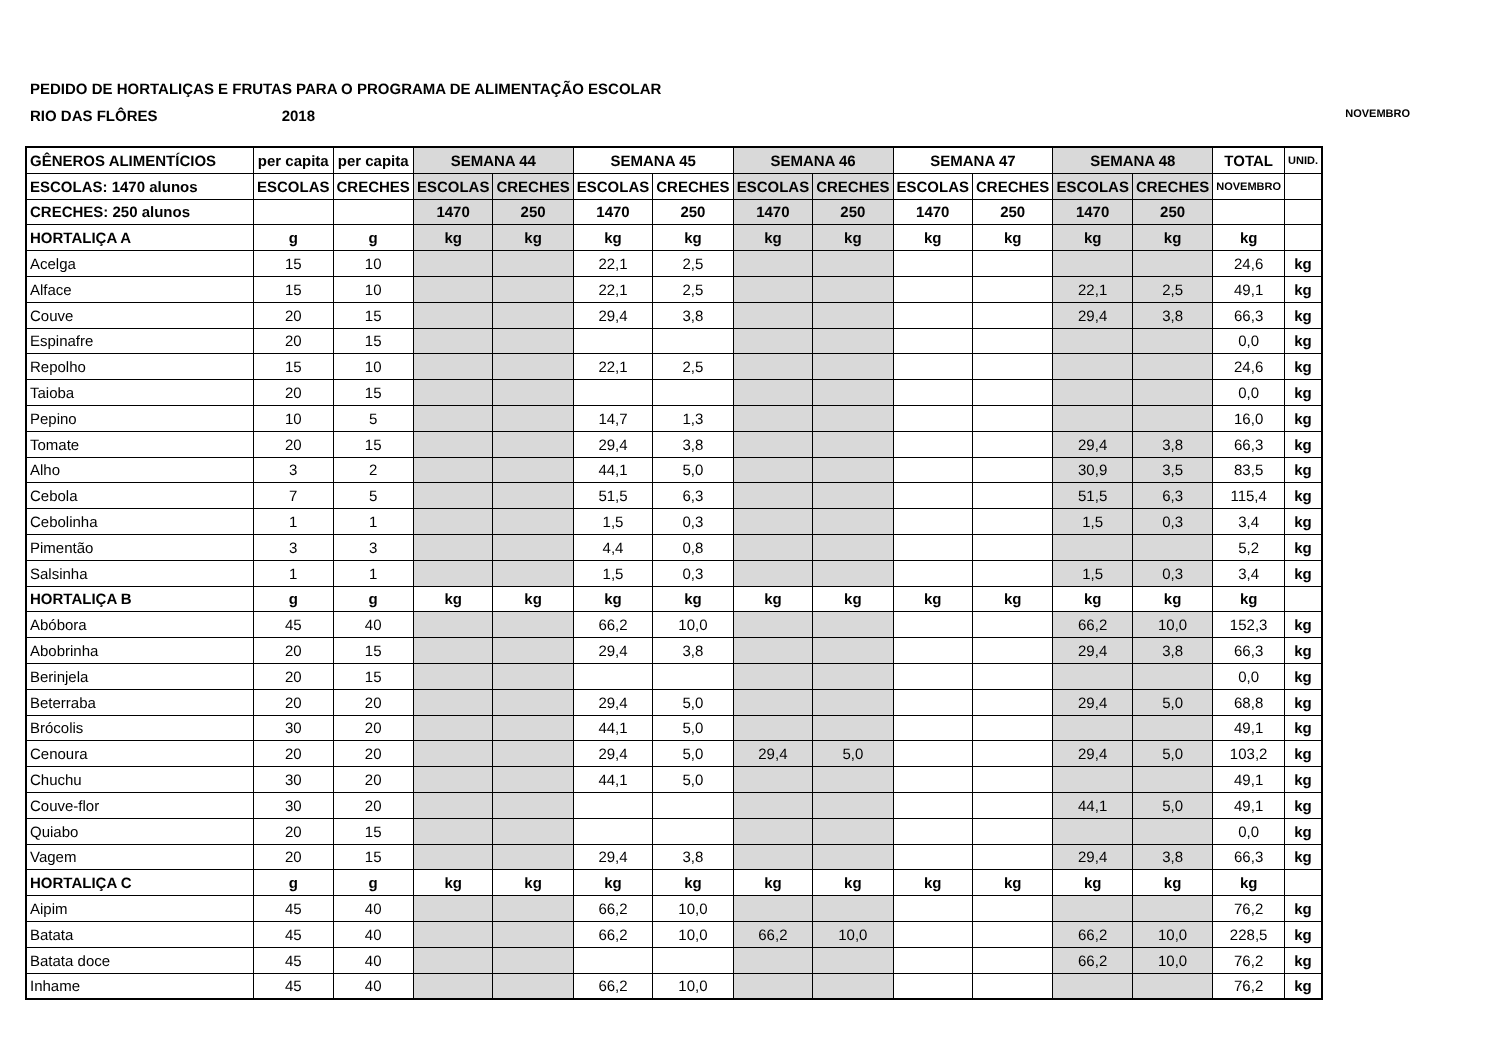PEDIDO DE HORTALIÇAS E FRUTAS PARA O PROGRAMA DE ALIMENTAÇÃO ESCOLAR
RIO DAS FLÔRES 2018 NOVEMBRO
| GÊNEROS ALIMENTÍCIOS | per capita | per capita | SEMANA 44 | | SEMANA 45 | | SEMANA 46 | | SEMANA 47 | | SEMANA 48 | | TOTAL | UNID. |
| --- | --- | --- | --- | --- | --- | --- | --- | --- | --- | --- | --- | --- | --- | --- |
| ESCOLAS: 1470 alunos | ESCOLAS | CRECHES | ESCOLAS | CRECHES | ESCOLAS | CRECHES | ESCOLAS | CRECHES | ESCOLAS | CRECHES | ESCOLAS | CRECHES | NOVEMBRO | |
| CRECHES: 250 alunos | | | 1470 | 250 | 1470 | 250 | 1470 | 250 | 1470 | 250 | 1470 | 250 | | |
| HORTALIÇA A | g | g | kg | kg | kg | kg | kg | kg | kg | kg | kg | kg | kg | |
| Acelga | 15 | 10 | | | 22,1 | 2,5 | | | | | | | 24,6 | kg |
| Alface | 15 | 10 | | | 22,1 | 2,5 | | | | | 22,1 | 2,5 | 49,1 | kg |
| Couve | 20 | 15 | | | 29,4 | 3,8 | | | | | 29,4 | 3,8 | 66,3 | kg |
| Espinafre | 20 | 15 | | | | | | | | | | | 0,0 | kg |
| Repolho | 15 | 10 | | | 22,1 | 2,5 | | | | | | | 24,6 | kg |
| Taioba | 20 | 15 | | | | | | | | | | | 0,0 | kg |
| Pepino | 10 | 5 | | | 14,7 | 1,3 | | | | | | | 16,0 | kg |
| Tomate | 20 | 15 | | | 29,4 | 3,8 | | | | | 29,4 | 3,8 | 66,3 | kg |
| Alho | 3 | 2 | | | 44,1 | 5,0 | | | | | 30,9 | 3,5 | 83,5 | kg |
| Cebola | 7 | 5 | | | 51,5 | 6,3 | | | | | 51,5 | 6,3 | 115,4 | kg |
| Cebolinha | 1 | 1 | | | 1,5 | 0,3 | | | | | 1,5 | 0,3 | 3,4 | kg |
| Pimentão | 3 | 3 | | | 4,4 | 0,8 | | | | | | | 5,2 | kg |
| Salsinha | 1 | 1 | | | 1,5 | 0,3 | | | | | 1,5 | 0,3 | 3,4 | kg |
| HORTALIÇA B | g | g | kg | kg | kg | kg | kg | kg | kg | kg | kg | kg | kg | |
| Abóbora | 45 | 40 | | | 66,2 | 10,0 | | | | | 66,2 | 10,0 | 152,3 | kg |
| Abobrinha | 20 | 15 | | | 29,4 | 3,8 | | | | | 29,4 | 3,8 | 66,3 | kg |
| Berinjela | 20 | 15 | | | | | | | | | | | 0,0 | kg |
| Beterraba | 20 | 20 | | | 29,4 | 5,0 | | | | | 29,4 | 5,0 | 68,8 | kg |
| Brócolis | 30 | 20 | | | 44,1 | 5,0 | | | | | | | 49,1 | kg |
| Cenoura | 20 | 20 | | | 29,4 | 5,0 | 29,4 | 5,0 | | | 29,4 | 5,0 | 103,2 | kg |
| Chuchu | 30 | 20 | | | 44,1 | 5,0 | | | | | | | 49,1 | kg |
| Couve-flor | 30 | 20 | | | | | | | | | 44,1 | 5,0 | 49,1 | kg |
| Quiabo | 20 | 15 | | | | | | | | | | | 0,0 | kg |
| Vagem | 20 | 15 | | | 29,4 | 3,8 | | | | | 29,4 | 3,8 | 66,3 | kg |
| HORTALIÇA C | g | g | kg | kg | kg | kg | kg | kg | kg | kg | kg | kg | kg | |
| Aipim | 45 | 40 | | | 66,2 | 10,0 | | | | | | | 76,2 | kg |
| Batata | 45 | 40 | | | 66,2 | 10,0 | 66,2 | 10,0 | | | 66,2 | 10,0 | 228,5 | kg |
| Batata doce | 45 | 40 | | | | | | | | | 66,2 | 10,0 | 76,2 | kg |
| Inhame | 45 | 40 | | | 66,2 | 10,0 | | | | | | | 76,2 | kg |